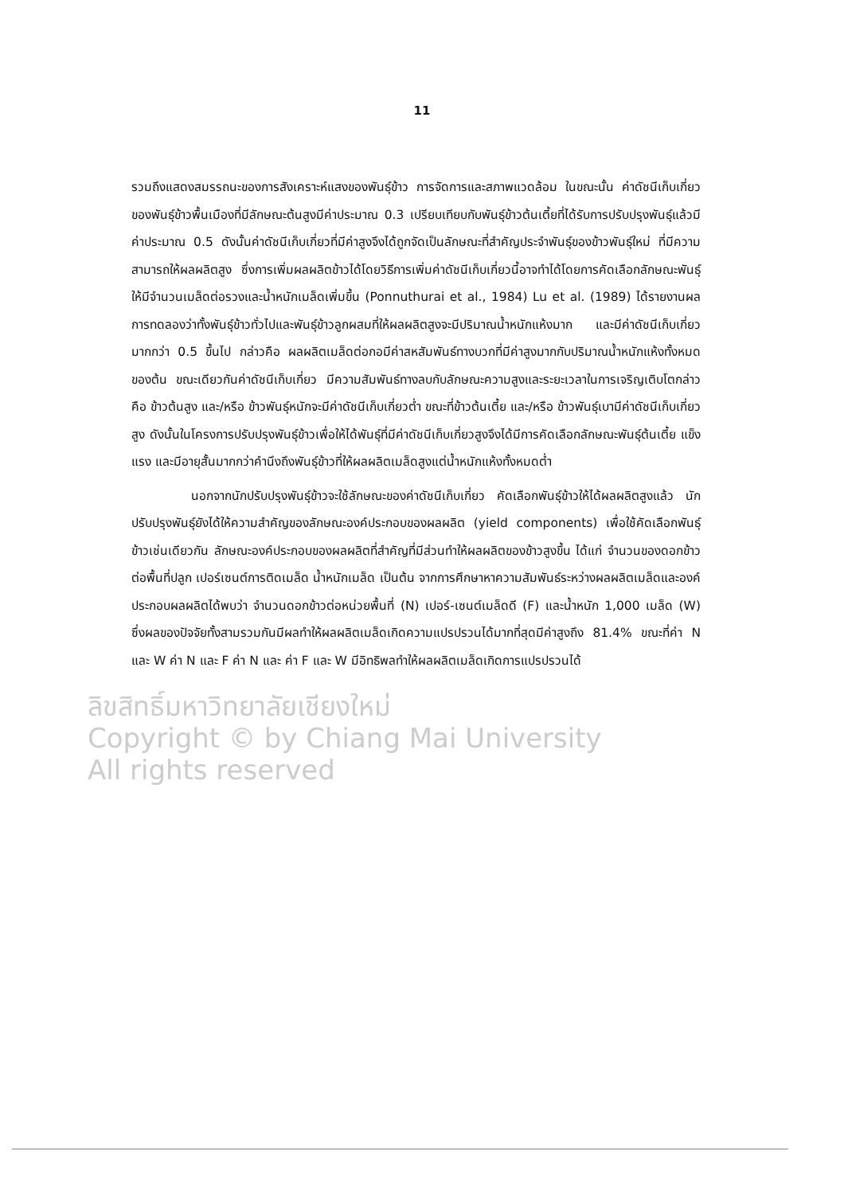11
รวมถึงแสดงสมรรถนะของการสังเคราะห์แสงของพันธุ์ข้าว การจัดการและสภาพแวดล้อม ในขณะนั้น ค่าดัชนีเก็บเกี่ยวของพันธุ์ข้าวพื้นเมืองที่มีลักษณะต้นสูงมีค่าประมาณ 0.3 เปรียบเทียบกับพันธุ์ข้าวต้นเตี้ยที่ได้รับการปรับปรุงพันธุ์แล้วมีค่าประมาณ 0.5 ดังนั้นค่าดัชนีเก็บเกี่ยวที่มีค่าสูงจึงได้ถูกจัดเป็นลักษณะที่สำคัญประจำพันธุ์ของข้าวพันธุ์ใหม่ ที่มีความสามารถให้ผลผลิตสูง ซึ่งการเพิ่มผลผลิตข้าวได้โดยวิธีการเพิ่มค่าดัชนีเก็บเกี่ยวนี้อาจทำได้โดยการคัดเลือกลักษณะพันธุ์ให้มีจำนวนเมล็ดต่อรวงและน้ำหนักเมล็ดเพิ่มขึ้น (Ponnuthurai et al., 1984) Lu et al. (1989) ได้รายงานผลการทดลองว่าทั้งพันธุ์ข้าวทั่วไปและพันธุ์ข้าวลูกผสมที่ให้ผลผลิตสูงจะมีปริมาณน้ำหนักแห้งมาก และมีค่าดัชนีเก็บเกี่ยวมากกว่า 0.5 ขึ้นไป กล่าวคือ ผลผลิตเมล็ดต่อกอมีค่าสหสัมพันธ์ทางบวกที่มีค่าสูงมากกับปริมาณน้ำหนักแห้งทั้งหมดของต้น ขณะเดียวกันค่าดัชนีเก็บเกี่ยว มีความสัมพันธ์ทางลบกับลักษณะความสูงและระยะเวลาในการเจริญเติบโตกล่าวคือ ข้าวต้นสูง และ/หรือ ข้าวพันธุ์หนักจะมีค่าดัชนีเก็บเกี่ยวต่ำ ขณะที่ข้าวต้นเตี้ย และ/หรือ ข้าวพันธุ์เบามีค่าดัชนีเก็บเกี่ยวสูง ดังนั้นในโครงการปรับปรุงพันธุ์ข้าวเพื่อให้ได้พันธุ์ที่มีค่าดัชนีเก็บเกี่ยวสูงจึงได้มีการคัดเลือกลักษณะพันธุ์ต้นเตี้ย แข็งแรง และมีอายุสั้นมากกว่าคำนึงถึงพันธุ์ข้าวที่ให้ผลผลิตเมล็ดสูงแต่น้ำหนักแห้งทั้งหมดต่ำ
นอกจากนักปรับปรุงพันธุ์ข้าวจะใช้ลักษณะของค่าดัชนีเก็บเกี่ยว คัดเลือกพันธุ์ข้าวให้ได้ผลผลิตสูงแล้ว นักปรับปรุงพันธุ์ยังได้ให้ความสำคัญของลักษณะองค์ประกอบของผลผลิต (yield components) เพื่อใช้คัดเลือกพันธุ์ข้าวเช่นเดียวกัน ลักษณะองค์ประกอบของผลผลิตที่สำคัญที่มีส่วนทำให้ผลผลิตของข้าวสูงขึ้น ได้แก่ จำนวนของดอกข้าวต่อพื้นที่ปลูก เปอร์เซนต์การติดเมล็ด น้ำหนักเมล็ด เป็นต้น จากการศึกษาหาความสัมพันธ์ระหว่างผลผลิตเมล็ดและองค์ประกอบผลผลิตได้พบว่า จำนวนดอกข้าวต่อหน่วยพื้นที่ (N) เปอร์-เซนต์เมล็ดดี (F) และน้ำหนัก 1,000 เมล็ด (W) ซึ่งผลของปัจจัยทั้งสามรวมกันมีผลทำให้ผลผลิตเมล็ดเกิดความแปรปรวนได้มากที่สุดมีค่าสูงถึง 81.4% ขณะที่ค่า N และ W ค่า N และ F ค่า N และ ค่า F และ W มีอิทธิพลทำให้ผลผลิตเมล็ดเกิดการแปรปรวนได้
ลิขสิทธิ์มหาวิทยาลัยเชียงใหม่
Copyright © by Chiang Mai University
All rights reserved